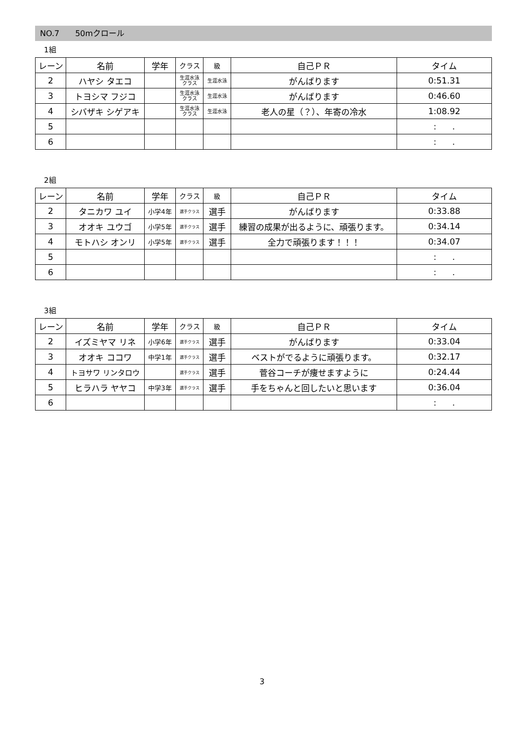NO.7　　50mクロール
1組
| レーン | 名前 | 学年 | クラス | 級 | 自己ＰＲ | タイム |
| --- | --- | --- | --- | --- | --- | --- |
| 2 | ハヤシ タエコ | | 生涯水泳 クラス | 生涯水泳 | がんばります | 0:51.31 |
| 3 | トヨシマ フジコ | | 生涯水泳 クラス | 生涯水泳 | がんばります | 0:46.60 |
| 4 | シバザキ シゲアキ | | 生涯水泳 クラス | 生涯水泳 | 老人の星（？）、年寄の冷水 | 1:08.92 |
| 5 | | | | | | : . |
| 6 | | | | | | : . |
2組
| レーン | 名前 | 学年 | クラス | 級 | 自己ＰＲ | タイム |
| --- | --- | --- | --- | --- | --- | --- |
| 2 | タニカワ ユイ | 小学4年 | 選手クラス | 選手 | がんばります | 0:33.88 |
| 3 | オオキ ユウゴ | 小学5年 | 選手クラス | 選手 | 練習の成果が出るように、頑張ります。 | 0:34.14 |
| 4 | モトハシ オンリ | 小学5年 | 選手クラス | 選手 | 全力で頑張ります！！！ | 0:34.07 |
| 5 | | | | | | : . |
| 6 | | | | | | : . |
3組
| レーン | 名前 | 学年 | クラス | 級 | 自己ＰＲ | タイム |
| --- | --- | --- | --- | --- | --- | --- |
| 2 | イズミヤマ リネ | 小学6年 | 選手クラス | 選手 | がんばります | 0:33.04 |
| 3 | オオキ ココワ | 中学1年 | 選手クラス | 選手 | ベストがでるように頑張ります。 | 0:32.17 |
| 4 | トヨサワ リンタロウ | | 選手クラス | 選手 | 菅谷コーチが痩せますように | 0:24.44 |
| 5 | ヒラハラ ヤヤコ | 中学3年 | 選手クラス | 選手 | 手をちゃんと回したいと思います | 0:36.04 |
| 6 | | | | | | : . |
3